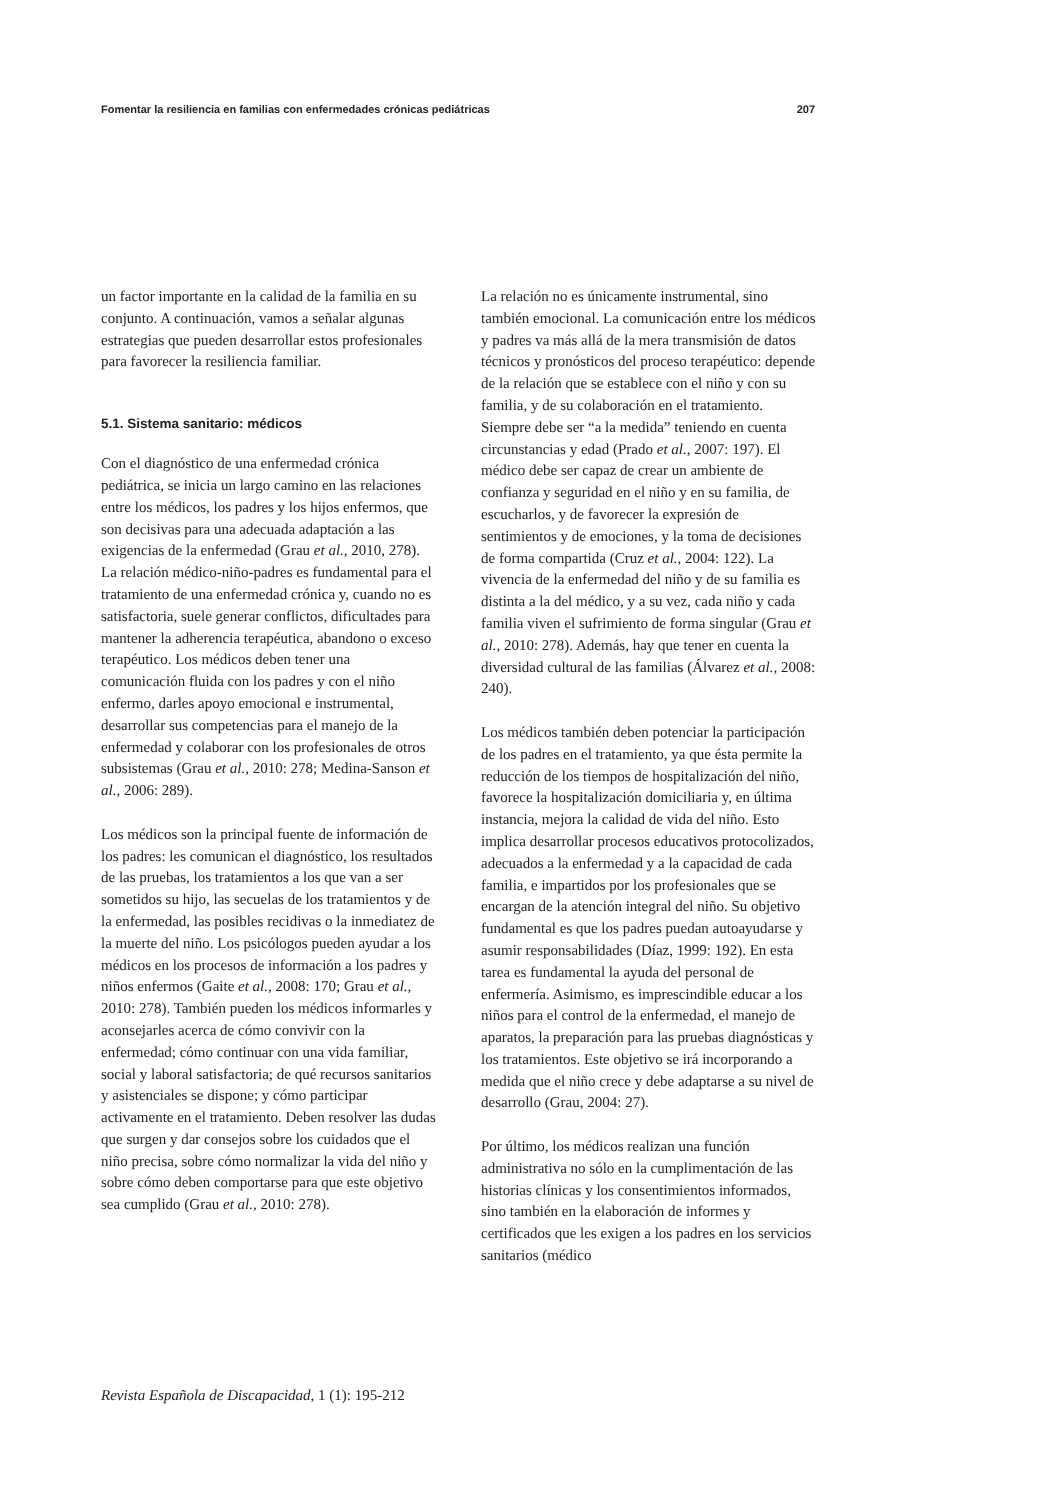Fomentar la resiliencia en familias con enfermedades crónicas pediátricas 207
un factor importante en la calidad de la familia en su conjunto. A continuación, vamos a señalar algunas estrategias que pueden desarrollar estos profesionales para favorecer la resiliencia familiar.
5.1. Sistema sanitario: médicos
Con el diagnóstico de una enfermedad crónica pediátrica, se inicia un largo camino en las relaciones entre los médicos, los padres y los hijos enfermos, que son decisivas para una adecuada adaptación a las exigencias de la enfermedad (Grau et al., 2010, 278). La relación médico-niño-padres es fundamental para el tratamiento de una enfermedad crónica y, cuando no es satisfactoria, suele generar conflictos, dificultades para mantener la adherencia terapéutica, abandono o exceso terapéutico. Los médicos deben tener una comunicación fluida con los padres y con el niño enfermo, darles apoyo emocional e instrumental, desarrollar sus competencias para el manejo de la enfermedad y colaborar con los profesionales de otros subsistemas (Grau et al., 2010: 278; Medina-Sanson et al., 2006: 289).
Los médicos son la principal fuente de información de los padres: les comunican el diagnóstico, los resultados de las pruebas, los tratamientos a los que van a ser sometidos su hijo, las secuelas de los tratamientos y de la enfermedad, las posibles recidivas o la inmediatez de la muerte del niño. Los psicólogos pueden ayudar a los médicos en los procesos de información a los padres y niños enfermos (Gaite et al., 2008: 170; Grau et al., 2010: 278). También pueden los médicos informarles y aconsejarles acerca de cómo convivir con la enfermedad; cómo continuar con una vida familiar, social y laboral satisfactoria; de qué recursos sanitarios y asistenciales se dispone; y cómo participar activamente en el tratamiento. Deben resolver las dudas que surgen y dar consejos sobre los cuidados que el niño precisa, sobre cómo normalizar la vida del niño y sobre cómo deben comportarse para que este objetivo sea cumplido (Grau et al., 2010: 278).
La relación no es únicamente instrumental, sino también emocional. La comunicación entre los médicos y padres va más allá de la mera transmisión de datos técnicos y pronósticos del proceso terapéutico: depende de la relación que se establece con el niño y con su familia, y de su colaboración en el tratamiento. Siempre debe ser “a la medida” teniendo en cuenta circunstancias y edad (Prado et al., 2007: 197). El médico debe ser capaz de crear un ambiente de confianza y seguridad en el niño y en su familia, de escucharlos, y de favorecer la expresión de sentimientos y de emociones, y la toma de decisiones de forma compartida (Cruz et al., 2004: 122). La vivencia de la enfermedad del niño y de su familia es distinta a la del médico, y a su vez, cada niño y cada familia viven el sufrimiento de forma singular (Grau et al., 2010: 278). Además, hay que tener en cuenta la diversidad cultural de las familias (Álvarez et al., 2008: 240).
Los médicos también deben potenciar la participación de los padres en el tratamiento, ya que ésta permite la reducción de los tiempos de hospitalización del niño, favorece la hospitalización domiciliaria y, en última instancia, mejora la calidad de vida del niño. Esto implica desarrollar procesos educativos protocolizados, adecuados a la enfermedad y a la capacidad de cada familia, e impartidos por los profesionales que se encargan de la atención integral del niño. Su objetivo fundamental es que los padres puedan autoayudarse y asumir responsabilidades (Díaz, 1999: 192). En esta tarea es fundamental la ayuda del personal de enfermería. Asimismo, es imprescindible educar a los niños para el control de la enfermedad, el manejo de aparatos, la preparación para las pruebas diagnósticas y los tratamientos. Este objetivo se irá incorporando a medida que el niño crece y debe adaptarse a su nivel de desarrollo (Grau, 2004: 27).
Por último, los médicos realizan una función administrativa no sólo en la cumplimentación de las historias clínicas y los consentimientos informados, sino también en la elaboración de informes y certificados que les exigen a los padres en los servicios sanitarios (médico
Revista Española de Discapacidad, 1 (1): 195-212